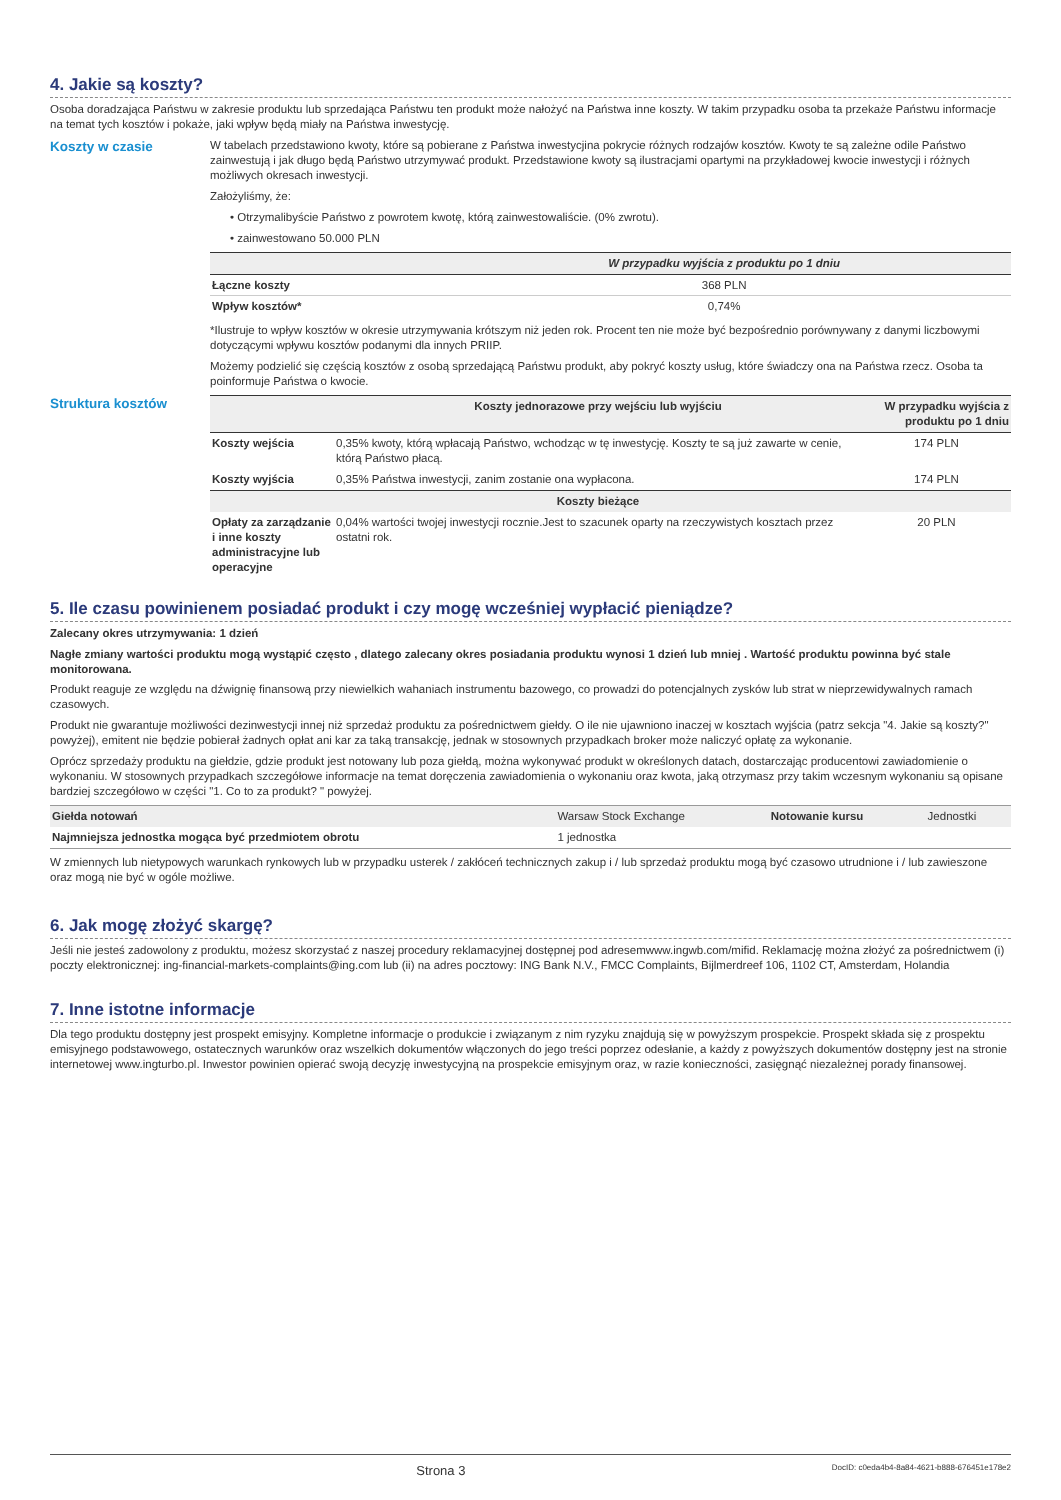4. Jakie są koszty?
Osoba doradzająca Państwu w zakresie produktu lub sprzedająca Państwu ten produkt może nałożyć na Państwa inne koszty. W takim przypadku osoba ta przekaże Państwu informacje na temat tych kosztów i pokaże, jaki wpływ będą miały na Państwa inwestycję.
Koszty w czasie
W tabelach przedstawiono kwoty, które są pobierane z Państwa inwestycjina pokrycie różnych rodzajów kosztów. Kwoty te są zależne odile Państwo zainwestują i jak długo będą Państwo utrzymywać produkt. Przedstawione kwoty są ilustracjami opartymi na przykładowej kwocie inwestycji i różnych możliwych okresach inwestycji.
Założyliśmy, że:
• Otrzymalibyście Państwo z powrotem kwotę, którą zainwestowaliście. (0% zwrotu).
• zainwestowano 50.000 PLN
| | W przypadku wyjścia z produktu po 1 dniu |
| --- | --- |
| Łączne koszty | 368 PLN |
| Wpływ kosztów* | 0,74% |
*Ilustruje to wpływ kosztów w okresie utrzymywania krótszym niż jeden rok. Procent ten nie może być bezpośrednio porównywany z danymi liczbowymi dotyczącymi wpływu kosztów podanymi dla innych PRIIP.
Możemy podzielić się częścią kosztów z osobą sprzedającą Państwu produkt, aby pokryć koszty usług, które świadczy ona na Państwa rzecz. Osoba ta poinformuje Państwa o kwocie.
Struktura kosztów
| | Koszty jednorazowe przy wejściu lub wyjściu | W przypadku wyjścia z produktu po 1 dniu |
| --- | --- | --- |
| Koszty wejścia | 0,35% kwoty, którą wpłacają Państwo, wchodząc w tę inwestycję. Koszty te są już zawarte w cenie, którą Państwo płacą. | 174 PLN |
| Koszty wyjścia | 0,35% Państwa inwestycji, zanim zostanie ona wypłacona. | 174 PLN |
| | Koszty bieżące | |
| Opłaty za zarządzanie i inne koszty administracyjne lub operacyjne | 0,04% wartości twojej inwestycji rocznie.Jest to szacunek oparty na rzeczywistych kosztach przez ostatni rok. | 20 PLN |
5. Ile czasu powinienem posiadać produkt i czy mogę wcześniej wypłacić pieniądze?
Zalecany okres utrzymywania: 1 dzień
Nagłe zmiany wartości produktu mogą wystąpić często , dlatego zalecany okres posiadania produktu wynosi 1 dzień lub mniej . Wartość produktu powinna być stale monitorowana.
Produkt reaguje ze względu na dźwignię finansową przy niewielkich wahaniach instrumentu bazowego, co prowadzi do potencjalnych zysków lub strat w nieprzewidywalnych ramach czasowych.
Produkt nie gwarantuje możliwości dezinwestycji innej niż sprzedaż produktu za pośrednictwem giełdy. O ile nie ujawniono inaczej w kosztach wyjścia (patrz sekcja "4. Jakie są koszty?" powyżej), emitent nie będzie pobierał żadnych opłat ani kar za taką transakcję, jednak w stosownych przypadkach broker może naliczyć opłatę za wykonanie.
Oprócz sprzedaży produktu na giełdzie, gdzie produkt jest notowany lub poza giełdą, można wykonywać produkt w określonych datach, dostarczając producentowi zawiadomienie o wykonaniu. W stosownych przypadkach szczegółowe informacje na temat doręczenia zawiadomienia o wykonaniu oraz kwota, jaką otrzymasz przy takim wczesnym wykonaniu są opisane bardziej szczegółowo w części "1. Co to za produkt? " powyżej.
| Giełda notowań | Warsaw Stock Exchange | Notowanie kursu | Jednostki |
| Najmniejsza jednostka mogąca być przedmiotem obrotu | 1 jednostka | | |
W zmiennych lub nietypowych warunkach rynkowych lub w przypadku usterek / zakłóceń technicznych zakup i / lub sprzedaż produktu mogą być czasowo utrudnione i / lub zawieszone oraz mogą nie być w ogóle możliwe.
6. Jak mogę złożyć skargę?
Jeśli nie jesteś zadowolony z produktu, możesz skorzystać z naszej procedury reklamacyjnej dostępnej pod adresemwww.ingwb.com/mifid. Reklamację można złożyć za pośrednictwem (i) poczty elektronicznej: ing-financial-markets-complaints@ing.com lub (ii) na adres pocztowy: ING Bank N.V., FMCC Complaints, Bijlmerdreef 106, 1102 CT, Amsterdam, Holandia
7. Inne istotne informacje
Dla tego produktu dostępny jest prospekt emisyjny. Kompletne informacje o produkcie i związanym z nim ryzyku znajdują się w powyższym prospekcie. Prospekt składa się z prospektu emisyjnego podstawowego, ostatecznych warunków oraz wszelkich dokumentów włączonych do jego treści poprzez odesłanie, a każdy z powyższych dokumentów dostępny jest na stronie internetowej www.ingturbo.pl. Inwestor powinien opierać swoją decyzję inwestycyjną na prospekcie emisyjnym oraz, w razie konieczności, zasięgnąć niezależnej porady finansowej.
Strona 3 DocID: c0eda4b4-8a84-4621-b888-676451e178e2